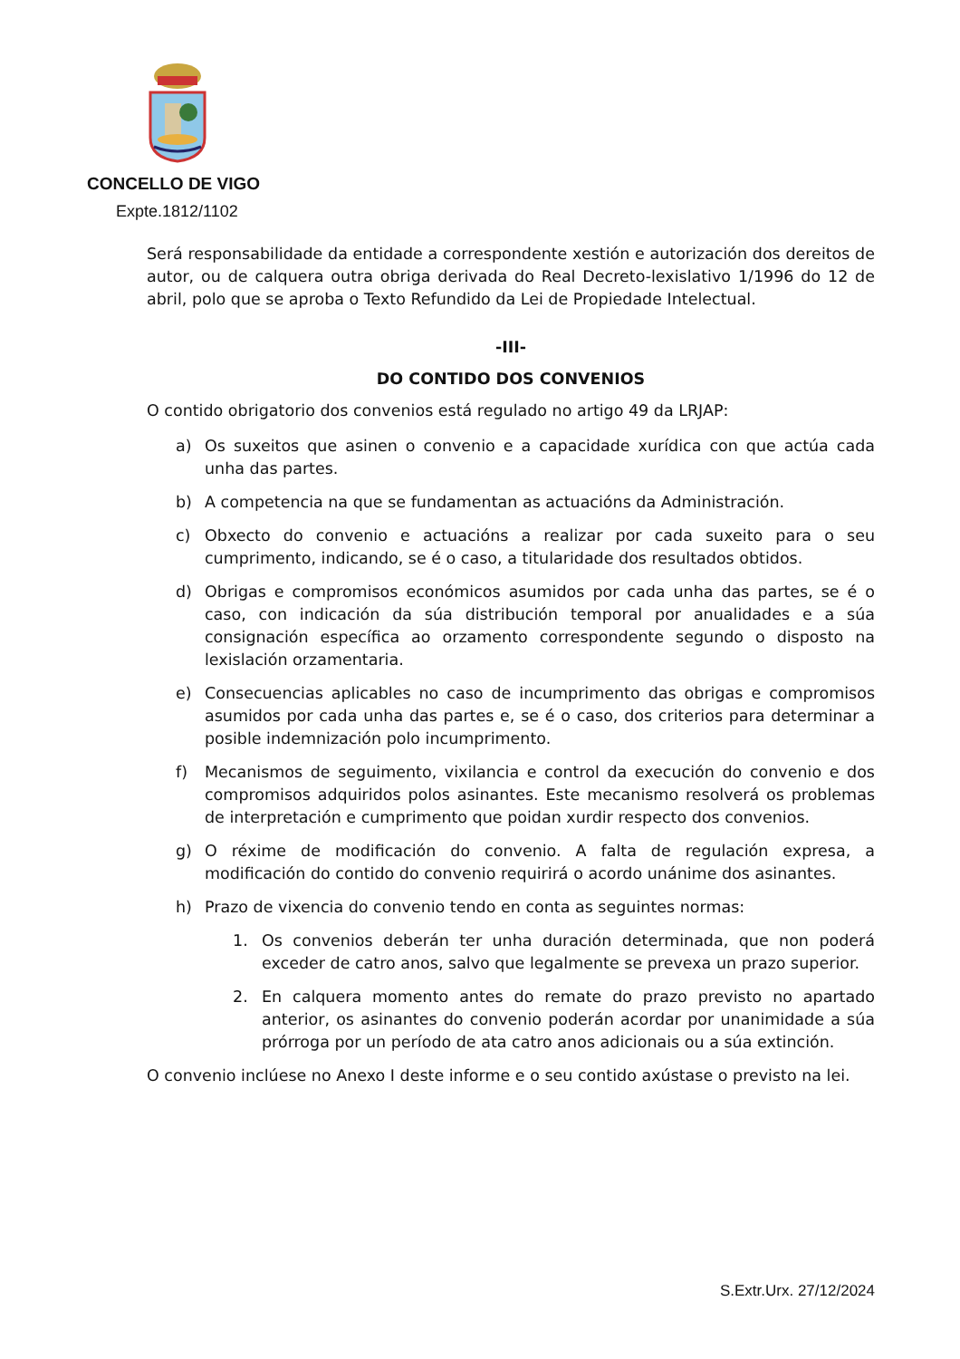CONCELLO DE VIGO
Expte.1812/1102
Será responsabilidade da entidade a correspondente xestión e autorización dos dereitos de autor, ou de calquera outra obriga derivada do Real Decreto-lexislativo 1/1996 do 12 de abril, polo que se aproba o Texto Refundido da Lei de Propiedade Intelectual.
-III-
DO CONTIDO DOS CONVENIOS
O contido obrigatorio dos convenios está regulado no artigo 49 da LRJAP:
a) Os suxeitos que asinen o convenio e a capacidade xurídica con que actúa cada unha das partes.
b) A competencia na que se fundamentan as actuacións da Administración.
c) Obxecto do convenio e actuacións a realizar por cada suxeito para o seu cumprimento, indicando, se é o caso, a titularidade dos resultados obtidos.
d) Obrigas e compromisos económicos asumidos por cada unha das partes, se é o caso, con indicación da súa distribución temporal por anualidades e a súa consignación específica ao orzamento correspondente segundo o disposto na lexislación orzamentaria.
e) Consecuencias aplicables no caso de incumprimento das obrigas e compromisos asumidos por cada unha das partes e, se é o caso, dos criterios para determinar a posible indemnización polo incumprimento.
f) Mecanismos de seguimento, vixilancia e control da execución do convenio e dos compromisos adquiridos polos asinantes. Este mecanismo resolverá os problemas de interpretación e cumprimento que poidan xurdir respecto dos convenios.
g) O réxime de modificación do convenio. A falta de regulación expresa, a modificación do contido do convenio requirirá o acordo unánime dos asinantes.
h) Prazo de vixencia do convenio tendo en conta as seguintes normas:
1. Os convenios deberán ter unha duración determinada, que non poderá exceder de catro anos, salvo que legalmente se prevexa un prazo superior.
2. En calquera momento antes do remate do prazo previsto no apartado anterior, os asinantes do convenio poderán acordar por unanimidade a súa prórroga por un período de ata catro anos adicionais ou a súa extinción.
O convenio inclúese no Anexo I deste informe e o seu contido axústase o previsto na lei.
S.Extr.Urx. 27/12/2024